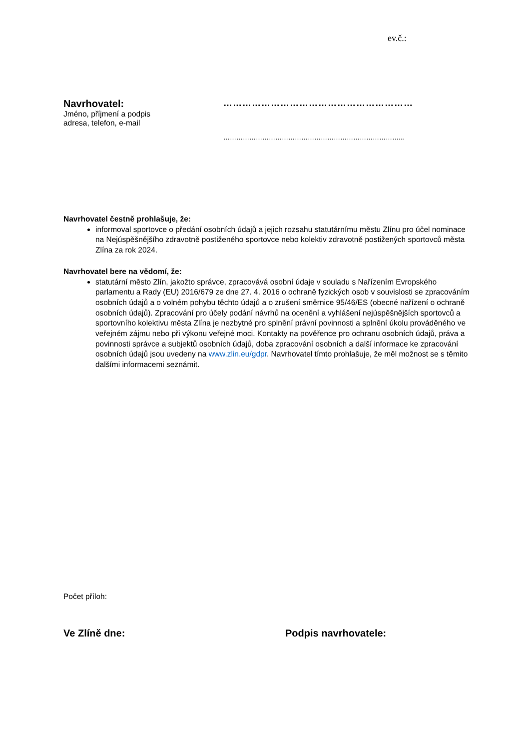ev.č.:
Navrhovatel:
Jméno, příjmení a podpis
adresa, telefon, e-mail
……………………………………………………
………………………………………………………………………...
Navrhovatel čestně prohlašuje, že:
informoval sportovce o předání osobních údajů a jejich rozsahu statutárnímu městu Zlínu pro účel nominace na Nejúspěšnějšího zdravotně postiženého sportovce nebo kolektiv zdravotně postižených sportovců města Zlína za rok 2024.
Navrhovatel bere na vědomí, že:
statutární město Zlín, jakožto správce, zpracovává osobní údaje v souladu s Nařízením Evropského parlamentu a Rady (EU) 2016/679 ze dne 27. 4. 2016 o ochraně fyzických osob v souvislosti se zpracováním osobních údajů a o volném pohybu těchto údajů a o zrušení směrnice 95/46/ES (obecné nařízení o ochraně osobních údajů). Zpracování pro účely podání návrhů na ocenění a vyhlášení nejúspěšnějších sportovců a sportovního kolektivu města Zlína je nezbytné pro splnění právní povinnosti a splnění úkolu prováděného ve veřejném zájmu nebo při výkonu veřejné moci. Kontakty na pověřence pro ochranu osobních údajů, práva a povinnosti správce a subjektů osobních údajů, doba zpracování osobních a další informace ke zpracování osobních údajů jsou uvedeny na www.zlin.eu/gdpr. Navrhovatel tímto prohlašuje, že měl možnost se s těmito dalšími informacemi seznámit.
Počet příloh:
Ve Zlíně dne: Podpis navrhovatele: